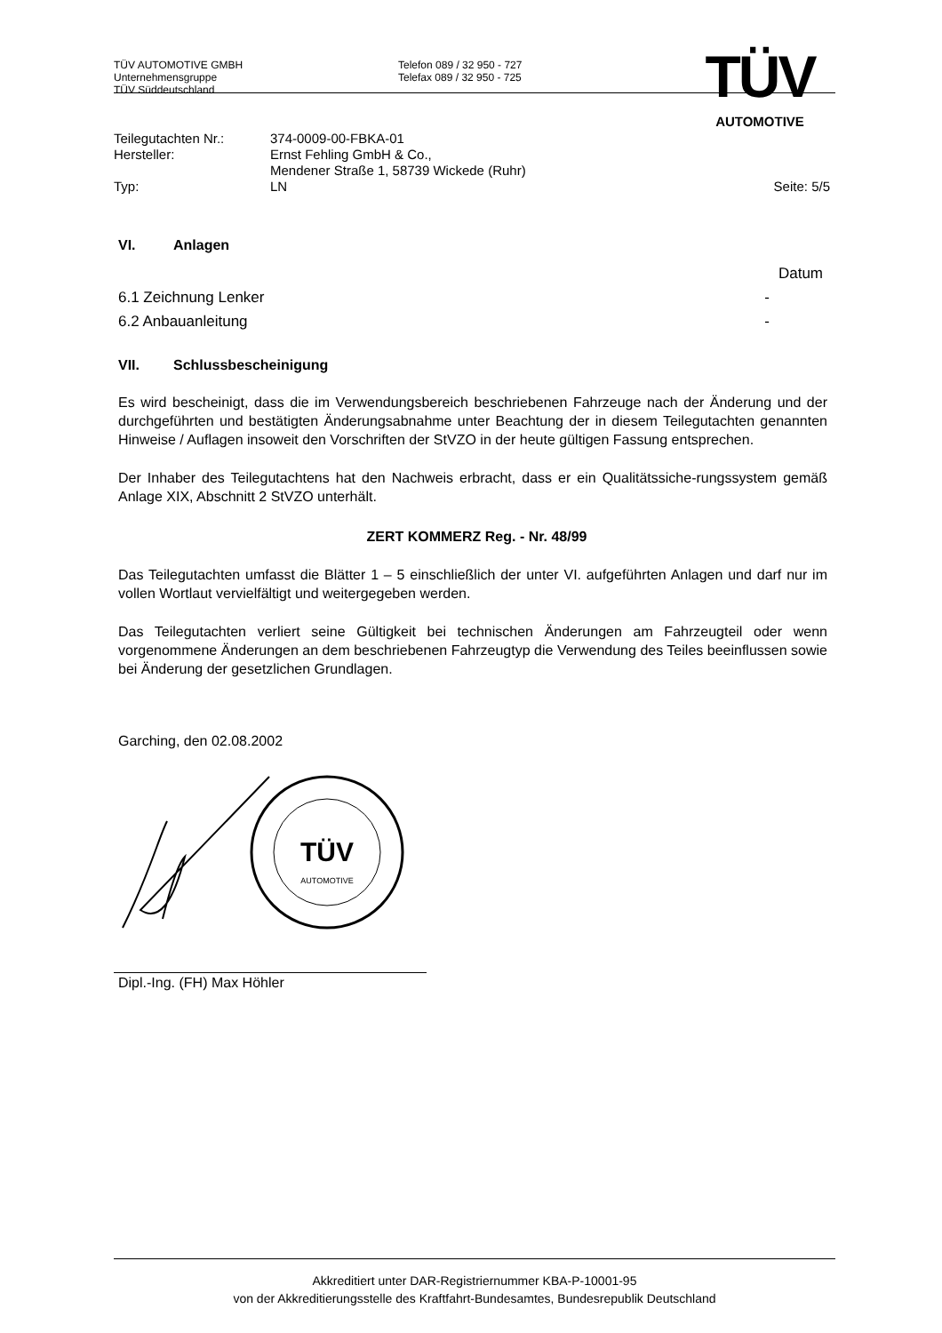TÜV AUTOMOTIVE GMBH
Unternehmensgruppe
TÜV Süddeutschland
Telefon 089 / 32 950 - 727
Telefax 089 / 32 950 - 725
TÜV
AUTOMOTIVE
Teilegutachten Nr.:
374-0009-00-FBKA-01
Hersteller:
Ernst Fehling GmbH & Co.,
Mendener Straße 1, 58739 Wickede (Ruhr)
Typ:
LN
Seite: 5/5
VI. Anlagen
Datum
6.1 Zeichnung Lenker -
6.2 Anbauanleitung -
VII. Schlussbescheinigung
Es wird bescheinigt, dass die im Verwendungsbereich beschriebenen Fahrzeuge nach der Änderung und der durchgeführten und bestätigten Änderungsabnahme unter Beachtung der in diesem Teilegutachten genannten Hinweise / Auflagen insoweit den Vorschriften der StVZO in der heute gültigen Fassung entsprechen.
Der Inhaber des Teilegutachtens hat den Nachweis erbracht, dass er ein Qualitätssiche-rungssystem gemäß Anlage XIX, Abschnitt 2 StVZO unterhält.
ZERT KOMMERZ Reg. - Nr. 48/99
Das Teilegutachten umfasst die Blätter 1 – 5 einschließlich der unter VI. aufgeführten Anlagen und darf nur im vollen Wortlaut vervielfältigt und weitergegeben werden.
Das Teilegutachten verliert seine Gültigkeit bei technischen Änderungen am Fahrzeugteil oder wenn vorgenommene Änderungen an dem beschriebenen Fahrzeugtyp die Verwendung des Teiles beeinflussen sowie bei Änderung der gesetzlichen Grundlagen.
Garching, den 02.08.2002
TÜV
AUTOMOTIVE
Dipl.-Ing. (FH) Max Höhler
Akkreditiert unter DAR-Registriernummer KBA-P-10001-95
von der Akkreditierungsstelle des Kraftfahrt-Bundesamtes, Bundesrepublik Deutschland